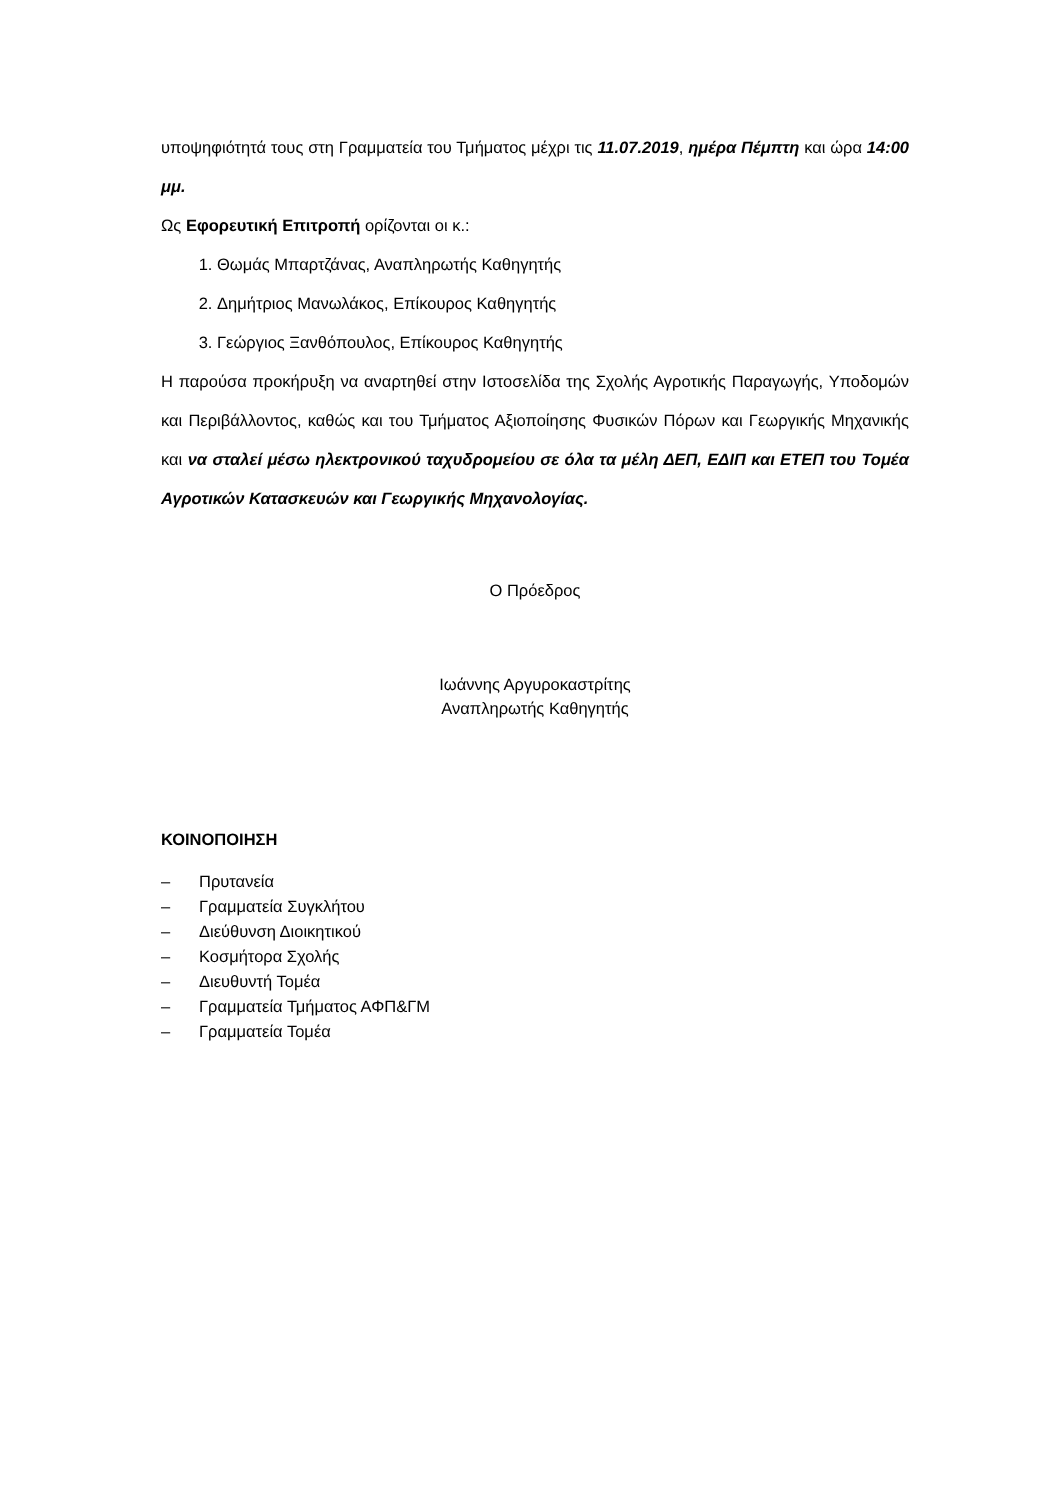υποψηφιότητά τους στη Γραμματεία του Τμήματος μέχρι τις 11.07.2019, ημέρα Πέμπτη και ώρα 14:00 μμ.
Ως Εφορευτική Επιτροπή ορίζονται οι κ.:
1. Θωμάς Μπαρτζάνας, Αναπληρωτής Καθηγητής
2. Δημήτριος Μανωλάκος, Επίκουρος Καθηγητής
3. Γεώργιος Ξανθόπουλος, Επίκουρος Καθηγητής
Η παρούσα προκήρυξη να αναρτηθεί στην Ιστοσελίδα της Σχολής Αγροτικής Παραγωγής, Υποδομών και Περιβάλλοντος, καθώς και του Τμήματος Αξιοποίησης Φυσικών Πόρων και Γεωργικής Μηχανικής και να σταλεί μέσω ηλεκτρονικού ταχυδρομείου σε όλα τα μέλη ΔΕΠ, ΕΔΙΠ και ΕΤΕΠ του Τομέα Αγροτικών Κατασκευών και Γεωργικής Μηχανολογίας.
Ο Πρόεδρος
Ιωάννης Αργυροκαστρίτης
Αναπληρωτής Καθηγητής
ΚΟΙΝΟΠΟΙΗΣΗ
– Πρυτανεία
– Γραμματεία Συγκλήτου
– Διεύθυνση Διοικητικού
– Κοσμήτορα Σχολής
– Διευθυντή Τομέα
– Γραμματεία Τμήματος ΑΦΠ&ΓΜ
– Γραμματεία Τομέα